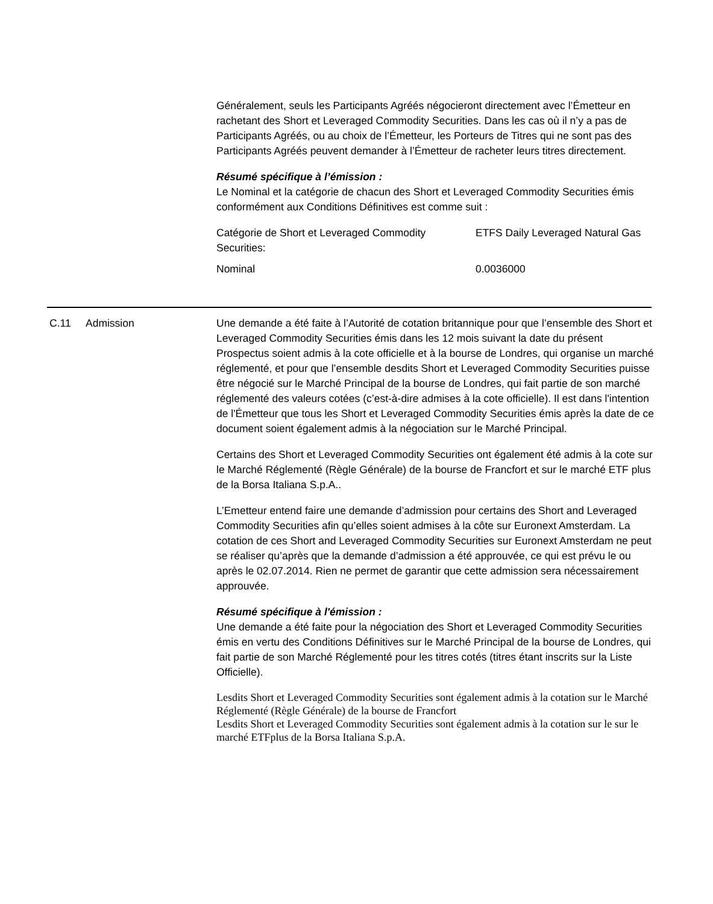Généralement, seuls les Participants Agréés négocieront directement avec l’Émetteur en rachetant des Short et Leveraged Commodity Securities. Dans les cas où il n’y a pas de Participants Agréés, ou au choix de l’Émetteur, les Porteurs de Titres qui ne sont pas des Participants Agréés peuvent demander à l’Émetteur de racheter leurs titres directement.
Résumé spécifique à l’émission :
Le Nominal et la catégorie de chacun des Short et Leveraged Commodity Securities émis conformément aux Conditions Définitives est comme suit :
| Catégorie de Short et Leveraged Commodity Securities: | ETFS Daily Leveraged Natural Gas |
| Nominal | 0.0036000 |
C.11 Admission Une demande a été faite à l’Autorité de cotation britannique pour que l’ensemble des Short et Leveraged Commodity Securities émis dans les 12 mois suivant la date du présent Prospectus soient admis à la cote officielle et à la bourse de Londres, qui organise un marché réglementé, et pour que l’ensemble desdits Short et Leveraged Commodity Securities puisse être négocié sur le Marché Principal de la bourse de Londres, qui fait partie de son marché réglementé des valeurs cotées (c’est-à-dire admises à la cote officielle). Il est dans l'intention de l'Émetteur que tous les Short et Leveraged Commodity Securities émis après la date de ce document soient également admis à la négociation sur le Marché Principal.
Certains des Short et Leveraged Commodity Securities ont également été admis à la cote sur le Marché Réglementé (Règle Générale) de la bourse de Francfort et sur le marché ETF plus de la Borsa Italiana S.p.A..
L’Emetteur entend faire une demande d’admission pour certains des Short and Leveraged Commodity Securities afin qu’elles soient admises à la côte sur Euronext Amsterdam. La cotation de ces Short and Leveraged Commodity Securities sur Euronext Amsterdam ne peut se réaliser qu’après que la demande d’admission a été approuvée, ce qui est prévu le ou après le 02.07.2014. Rien ne permet de garantir que cette admission sera nécessairement approuvée.
Résumé spécifique à l'émission :
Une demande a été faite pour la négociation des Short et Leveraged Commodity Securities émis en vertu des Conditions Définitives sur le Marché Principal de la bourse de Londres, qui fait partie de son Marché Réglementé pour les titres cotés (titres étant inscrits sur la Liste Officielle).
Lesdits Short et Leveraged Commodity Securities sont également admis à la cotation sur le Marché Réglementé (Règle Générale) de la bourse de Francfort
Lesdits Short et Leveraged Commodity Securities sont également admis à la cotation sur le sur le marché ETFplus de la Borsa Italiana S.p.A.